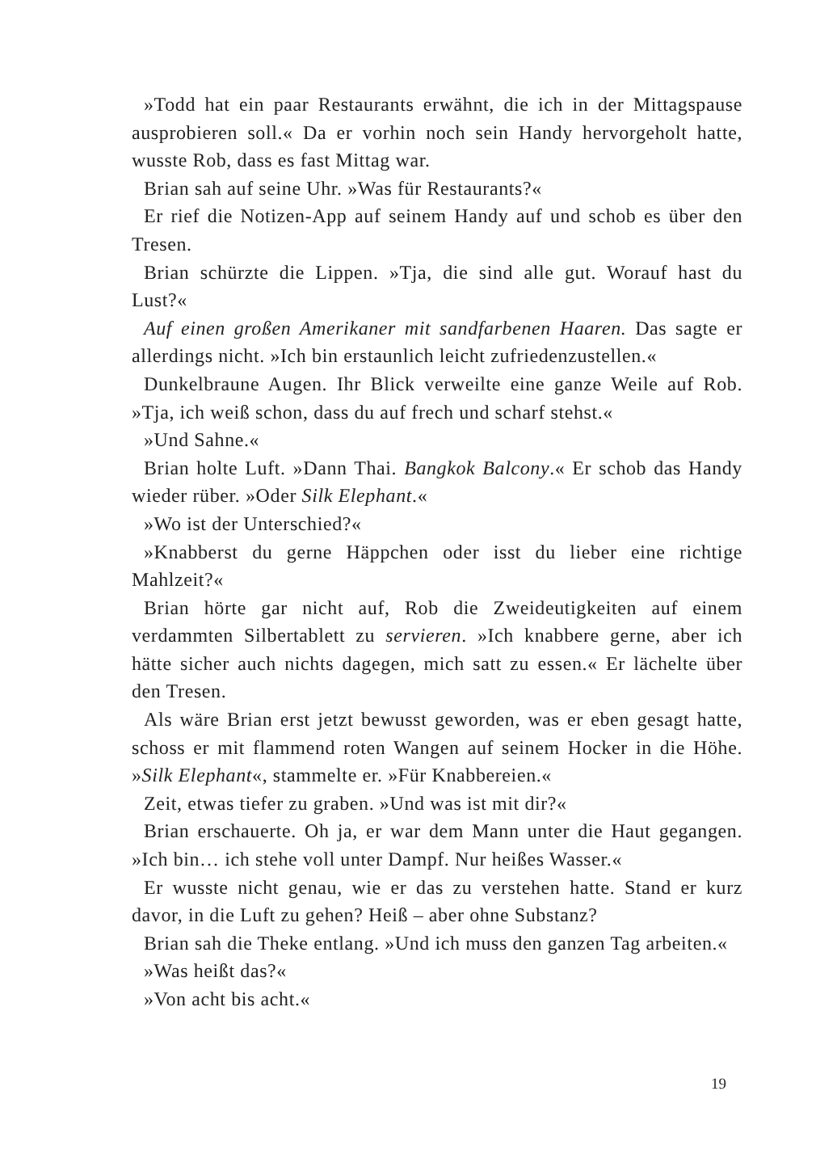»Todd hat ein paar Restaurants erwähnt, die ich in der Mittags­pause ausprobieren soll.« Da er vorhin noch sein Handy hervor­geholt hatte, wusste Rob, dass es fast Mittag war.
Brian sah auf seine Uhr. »Was für Restaurants?«
Er rief die Notizen-App auf seinem Handy auf und schob es über den Tresen.
Brian schürzte die Lippen. »Tja, die sind alle gut. Worauf hast du Lust?«
Auf einen großen Amerikaner mit sandfarbenen Haaren. Das sagte er allerdings nicht. »Ich bin erstaunlich leicht zufriedenzustellen.«
Dunkelbraune Augen. Ihr Blick verweilte eine ganze Weile auf Rob. »Tja, ich weiß schon, dass du auf frech und scharf stehst.«
»Und Sahne.«
Brian holte Luft. »Dann Thai. Bangkok Balcony.« Er schob das Handy wieder rüber. »Oder Silk Elephant.«
»Wo ist der Unterschied?«
»Knabberst du gerne Häppchen oder isst du lieber eine richtige Mahlzeit?«
Brian hörte gar nicht auf, Rob die Zweideutigkeiten auf einem verdammten Silbertablett zu servieren. »Ich knabbere gerne, aber ich hätte sicher auch nichts dagegen, mich satt zu essen.« Er lä­chelte über den Tresen.
Als wäre Brian erst jetzt bewusst geworden, was er eben gesagt hatte, schoss er mit flammend roten Wangen auf seinem Hocker in die Höhe. »Silk Elephant«, stammelte er. »Für Knabbereien.«
Zeit, etwas tiefer zu graben. »Und was ist mit dir?«
Brian erschauerte. Oh ja, er war dem Mann unter die Haut gegan­gen. »Ich bin… ich stehe voll unter Dampf. Nur heißes Wasser.«
Er wusste nicht genau, wie er das zu verstehen hatte. Stand er kurz davor, in die Luft zu gehen? Heiß – aber ohne Substanz?
Brian sah die Theke entlang. »Und ich muss den ganzen Tag ar­beiten.«
»Was heißt das?«
»Von acht bis acht.«
19